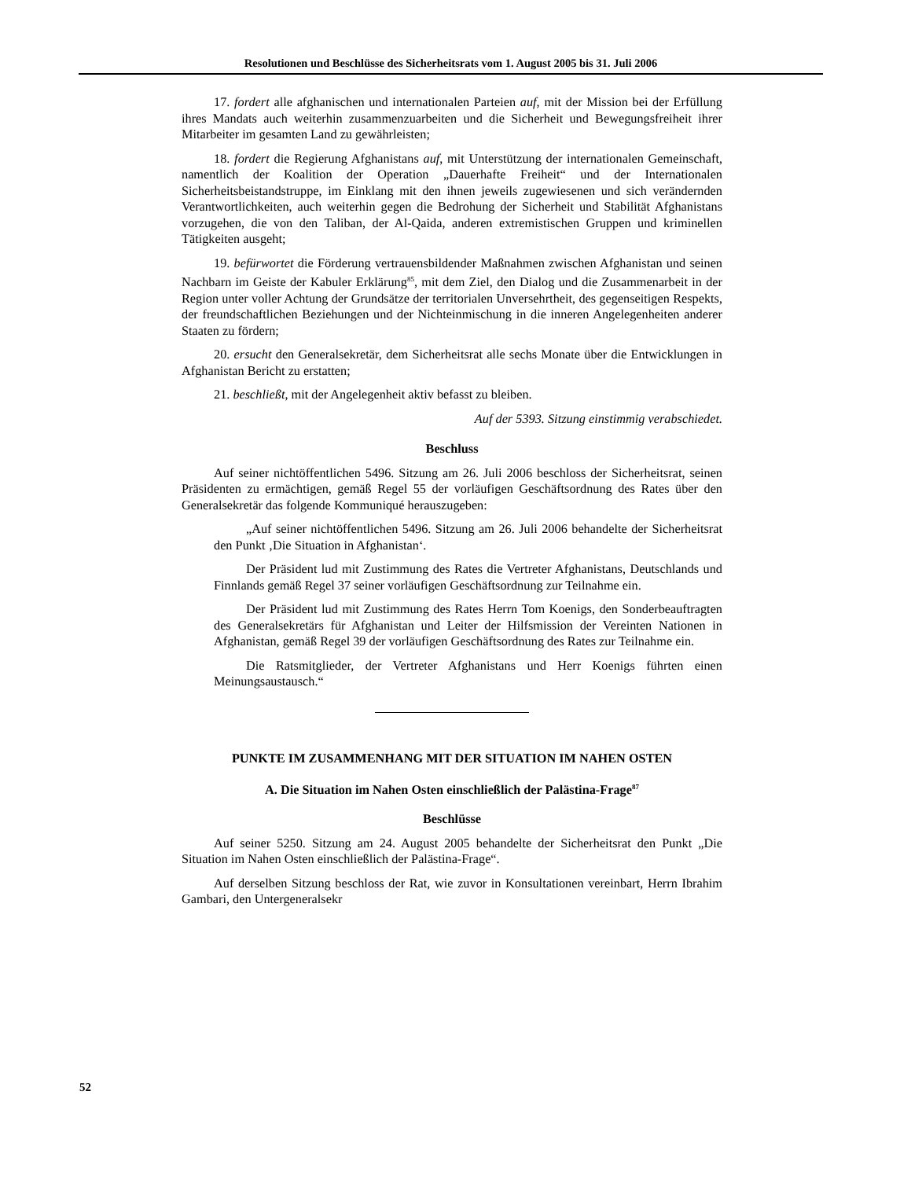Resolutionen und Beschlüsse des Sicherheitsrats vom 1. August 2005 bis 31. Juli 2006
17. fordert alle afghanischen und internationalen Parteien auf, mit der Mission bei der Erfüllung ihres Mandats auch weiterhin zusammenzuarbeiten und die Sicherheit und Bewegungsfreiheit ihrer Mitarbeiter im gesamten Land zu gewährleisten;
18. fordert die Regierung Afghanistans auf, mit Unterstützung der internationalen Gemeinschaft, namentlich der Koalition der Operation „Dauerhafte Freiheit“ und der Internationalen Sicherheitsbeistandstruppe, im Einklang mit den ihnen jeweils zugewiesenen und sich verändernden Verantwortlichkeiten, auch weiterhin gegen die Bedrohung der Sicherheit und Stabilität Afghanistans vorzugehen, die von den Taliban, der Al-Qaida, anderen extremistischen Gruppen und kriminellen Tätigkeiten ausgeht;
19. befürwortet die Förderung vertrauensbildender Maßnahmen zwischen Afghanistan und seinen Nachbarn im Geiste der Kabuler Erklärung<sup>85</sup>, mit dem Ziel, den Dialog und die Zusammenarbeit in der Region unter voller Achtung der Grundsätze der territorialen Unversehrtheit, des gegenseitigen Respekts, der freundschaftlichen Beziehungen und der Nichteinmischung in die inneren Angelegenheiten anderer Staaten zu fördern;
20. ersucht den Generalsekretär, dem Sicherheitsrat alle sechs Monate über die Entwicklungen in Afghanistan Bericht zu erstatten;
21. beschließt, mit der Angelegenheit aktiv befasst zu bleiben.
Auf der 5393. Sitzung einstimmig verabschiedet.
Beschluss
Auf seiner nichtöffentlichen 5496. Sitzung am 26. Juli 2006 beschloss der Sicherheitsrat, seinen Präsidenten zu ermächtigen, gemäß Regel 55 der vorläufigen Geschäftsordnung des Rates über den Generalsekretär das folgende Kommuniqué herauszugeben:
„Auf seiner nichtöffentlichen 5496. Sitzung am 26. Juli 2006 behandelte der Sicherheitsrat den Punkt ‚Die Situation in Afghanistan‘.
Der Präsident lud mit Zustimmung des Rates die Vertreter Afghanistans, Deutschlands und Finnlands gemäß Regel 37 seiner vorläufigen Geschäftsordnung zur Teilnahme ein.
Der Präsident lud mit Zustimmung des Rates Herrn Tom Koenigs, den Sonderbeauftragten des Generalsekretärs für Afghanistan und Leiter der Hilfsmission der Vereinten Nationen in Afghanistan, gemäß Regel 39 der vorläufigen Geschäftsordnung des Rates zur Teilnahme ein.
Die Ratsmitglieder, der Vertreter Afghanistans und Herr Koenigs führten einen Meinungsaustausch.“
PUNKTE IM ZUSAMMENHANG MIT DER SITUATION IM NAHEN OSTEN
A. Die Situation im Nahen Osten einschließlich der Palästina-Frage<sup>87</sup>
Beschlüsse
Auf seiner 5250. Sitzung am 24. August 2005 behandelte der Sicherheitsrat den Punkt „Die Situation im Nahen Osten einschließlich der Palästina-Frage“.
Auf derselben Sitzung beschloss der Rat, wie zuvor in Konsultationen vereinbart, Herrn Ibrahim Gambari, den Untergeneralsekr
52